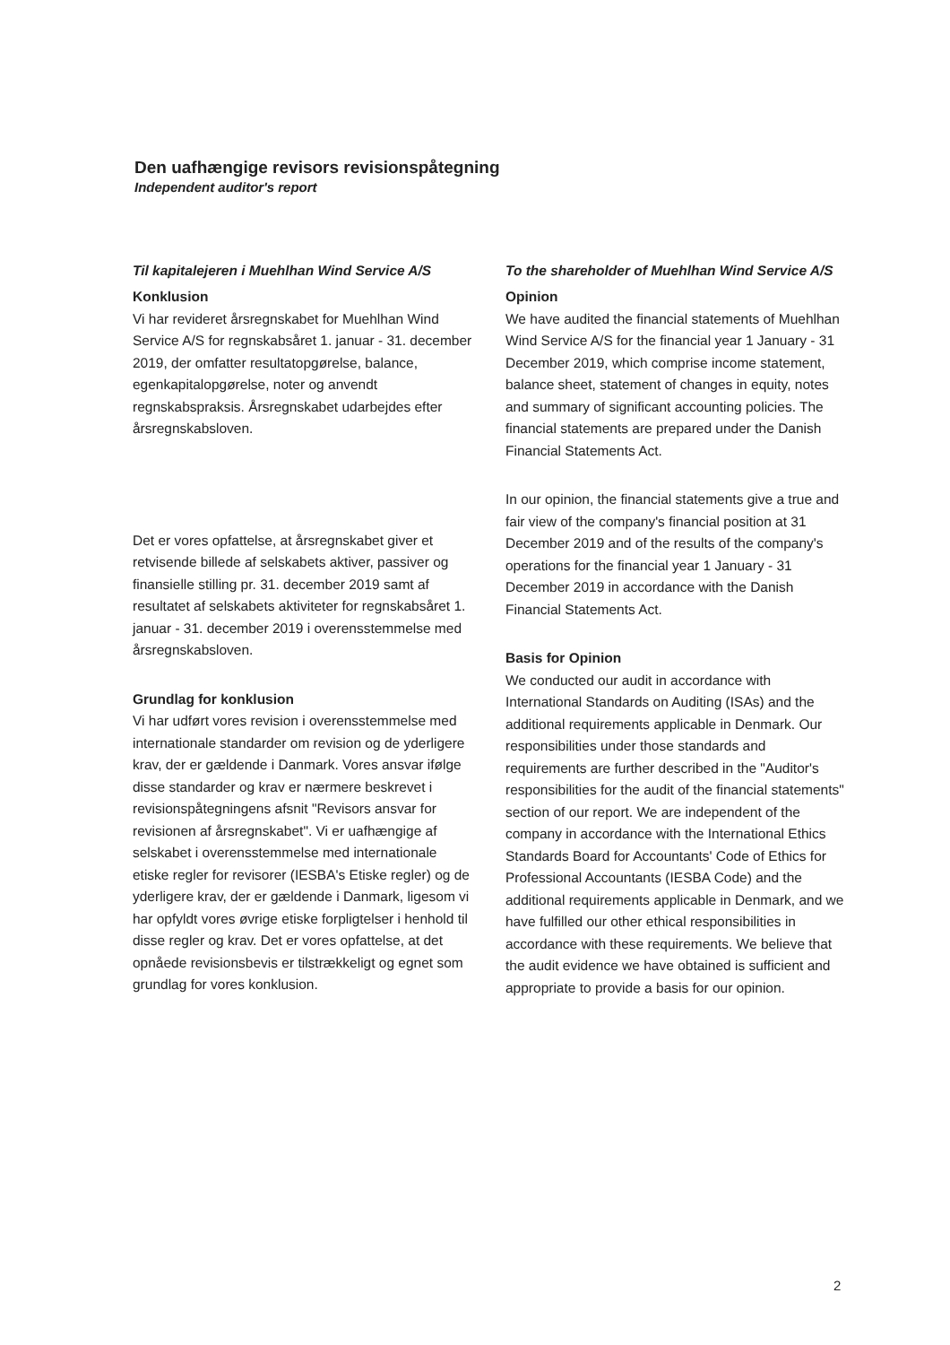Den uafhængige revisors revisionspåtegning
Independent auditor's report
Til kapitalejeren i Muehlhan Wind Service A/S
Konklusion
Vi har revideret årsregnskabet for Muehlhan Wind Service A/S for regnskabsåret 1. januar - 31. december 2019, der omfatter resultatopgørelse, balance, egenkapitalopgørelse, noter og anvendt regnskabspraksis. Årsregnskabet udarbejdes efter årsregnskabsloven.
Det er vores opfattelse, at årsregnskabet giver et retvisende billede af selskabets aktiver, passiver og finansielle stilling pr. 31. december 2019 samt af resultatet af selskabets aktiviteter for regnskabsåret 1. januar - 31. december 2019 i overensstemmelse med årsregnskabsloven.
Grundlag for konklusion
Vi har udført vores revision i overensstemmelse med internationale standarder om revision og de yderligere krav, der er gældende i Danmark. Vores ansvar ifølge disse standarder og krav er nærmere beskrevet i revisionspåtegningens afsnit "Revisors ansvar for revisionen af årsregnskabet". Vi er uafhængige af selskabet i overensstemmelse med internationale etiske regler for revisorer (IESBA's Etiske regler) og de yderligere krav, der er gældende i Danmark, ligesom vi har opfyldt vores øvrige etiske forpligtelser i henhold til disse regler og krav. Det er vores opfattelse, at det opnåede revisionsbevis er tilstrækkeligt og egnet som grundlag for vores konklusion.
To the shareholder of Muehlhan Wind Service A/S
Opinion
We have audited the financial statements of Muehlhan Wind Service A/S for the financial year 1 January - 31 December 2019, which comprise income statement, balance sheet, statement of changes in equity, notes and summary of significant accounting policies. The financial statements are prepared under the Danish Financial Statements Act.
In our opinion, the financial statements give a true and fair view of the company's financial position at 31 December 2019 and of the results of the company's operations for the financial year 1 January - 31 December 2019 in accordance with the Danish Financial Statements Act.
Basis for Opinion
We conducted our audit in accordance with International Standards on Auditing (ISAs) and the additional requirements applicable in Denmark. Our responsibilities under those standards and requirements are further described in the "Auditor's responsibilities for the audit of the financial statements" section of our report. We are independent of the company in accordance with the International Ethics Standards Board for Accountants' Code of Ethics for Professional Accountants (IESBA Code) and the additional requirements applicable in Denmark, and we have fulfilled our other ethical responsibilities in accordance with these requirements. We believe that the audit evidence we have obtained is sufficient and appropriate to provide a basis for our opinion.
2